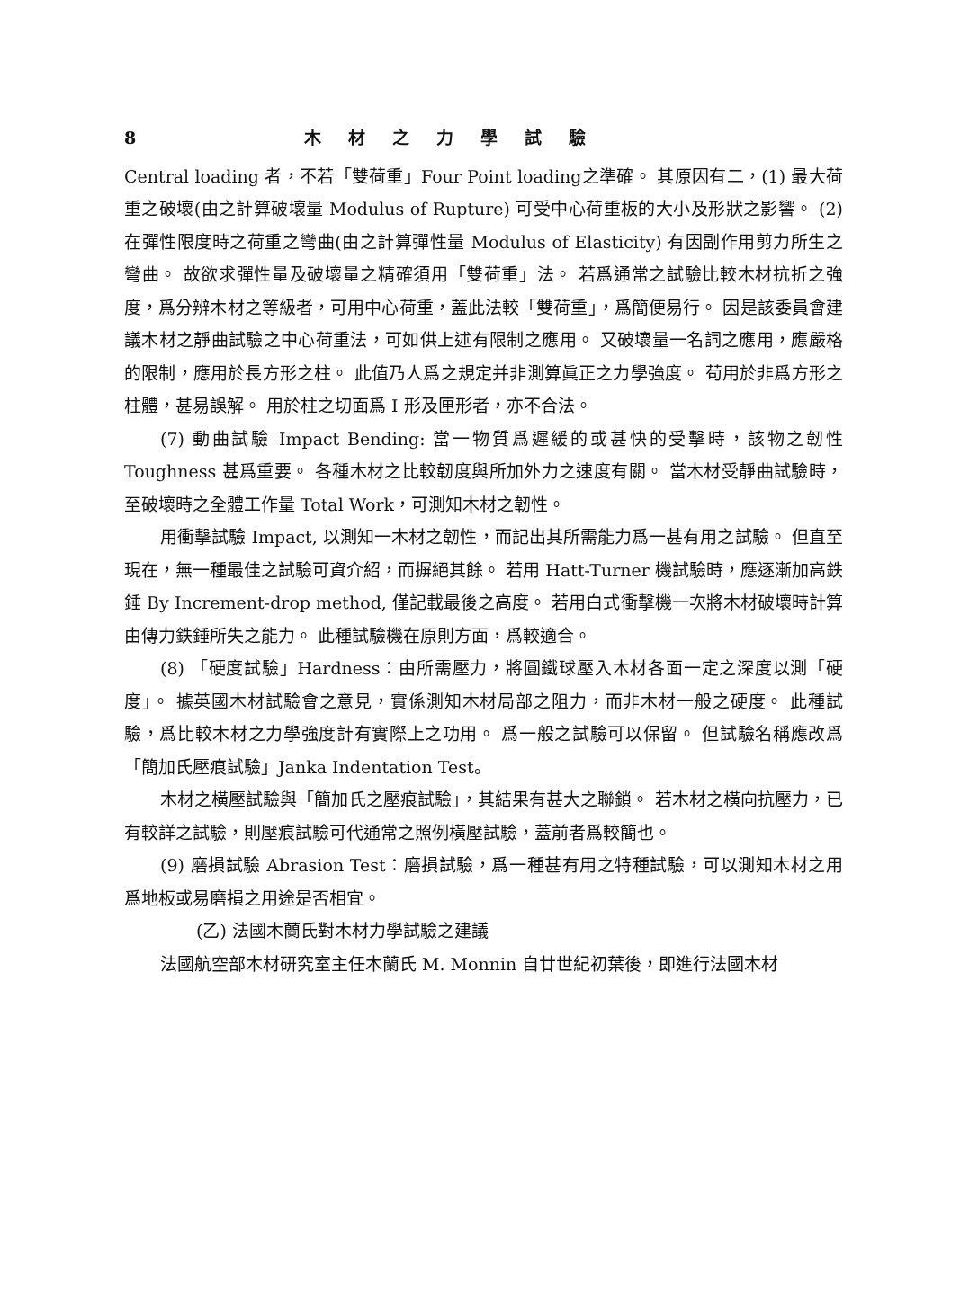8 木材之力學試驗
Central loading 者，不若「雙荷重」Four Point loading之準確。 其原因有二，(1) 最大荷重之破壞(由之計算破壞量 Modulus of Rupture) 可受中心荷重板的大小及形狀之影響。 (2) 在彈性限度時之荷重之彎曲(由之計算彈性量 Modulus of Elasticity) 有因副作用剪力所生之彎曲。 故欲求彈性量及破壞量之精確須用「雙荷重」法。 若爲通常之試驗比較木材抗折之強度，爲分辨木材之等級者，可用中心荷重，蓋此法較「雙荷重」，爲簡便易行。 因是該委員會建議木材之靜曲試驗之中心荷重法，可如供上述有限制之應用。 又破壞量一名詞之應用，應嚴格的限制，應用於長方形之柱。 此值乃人爲之規定并非測算眞正之力學強度。 苟用於非爲方形之柱體，甚易誤解。 用於柱之切面爲 I 形及匣形者，亦不合法。
(7) 動曲試驗 Impact Bending: 當一物質爲遲緩的或甚快的受擊時，該物之韌性 Toughness 甚爲重要。 各種木材之比較韌度與所加外力之速度有關。 當木材受靜曲試驗時，至破壞時之全體工作量 Total Work，可測知木材之韌性。
用衝擊試驗 Impact, 以測知一木材之韌性，而記出其所需能力爲一甚有用之試驗。 但直至現在，無一種最佳之試驗可資介紹，而摒絕其餘。 若用 Hatt-Turner 機試驗時，應逐漸加高鉄錘 By Increment-drop method, 僅記載最後之高度。 若用白式衝擊機一次將木材破壞時計算由傳力鉄錘所失之能力。 此種試驗機在原則方面，爲較適合。
(8) 「硬度試驗」Hardness：由所需壓力，將圓鐵球壓入木材各面一定之深度以測「硬度」。 據英國木材試驗會之意見，實係測知木材局部之阻力，而非木材一般之硬度。 此種試驗，爲比較木材之力學強度計有實際上之功用。 爲一般之試驗可以保留。 但試驗名稱應改爲「簡加氏壓痕試驗」Janka Indentation Test。
木材之橫壓試驗與「簡加氏之壓痕試驗」，其結果有甚大之聯鎖。 若木材之橫向抗壓力，已有較詳之試驗，則壓痕試驗可代通常之照例橫壓試驗，蓋前者爲較簡也。
(9) 磨損試驗 Abrasion Test：磨損試驗，爲一種甚有用之特種試驗，可以測知木材之用爲地板或易磨損之用途是否相宜。
(乙) 法國木蘭氏對木材力學試驗之建議
法國航空部木材研究室主任木蘭氏 M. Monnin 自廿世紀初葉後，即進行法國木材